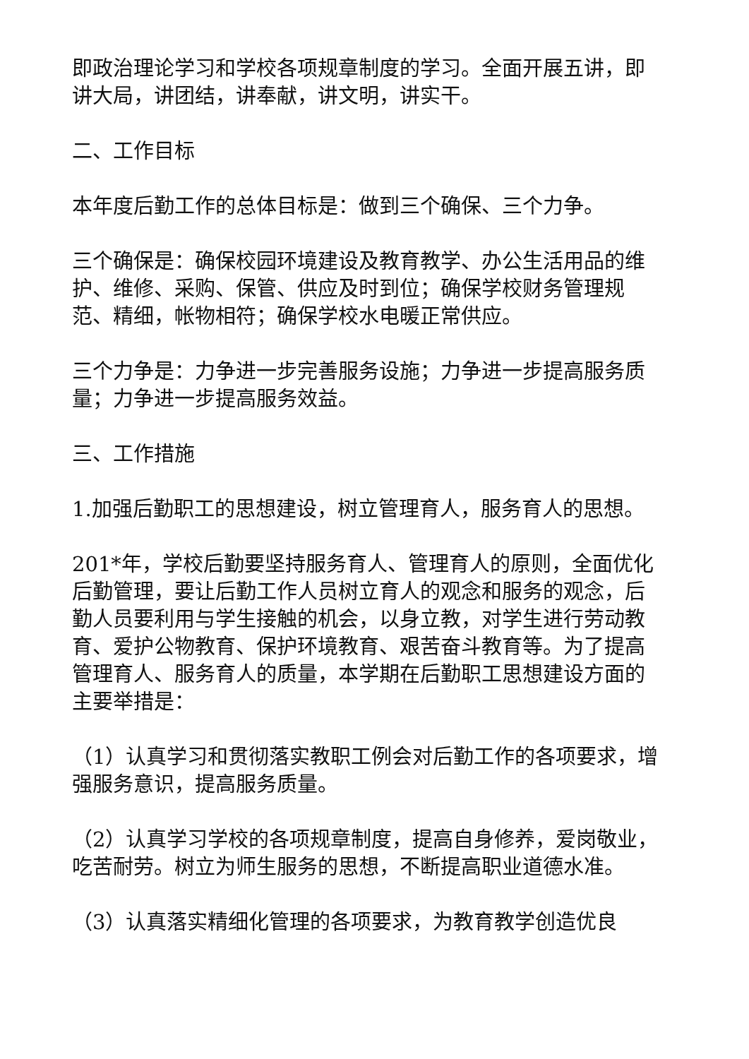即政治理论学习和学校各项规章制度的学习。全面开展五讲，即讲大局，讲团结，讲奉献，讲文明，讲实干。
二、工作目标
本年度后勤工作的总体目标是：做到三个确保、三个力争。
三个确保是：确保校园环境建设及教育教学、办公生活用品的维护、维修、采购、保管、供应及时到位；确保学校财务管理规范、精细，帐物相符；确保学校水电暖正常供应。
三个力争是：力争进一步完善服务设施；力争进一步提高服务质量；力争进一步提高服务效益。
三、工作措施
1.加强后勤职工的思想建设，树立管理育人，服务育人的思想。
201*年，学校后勤要坚持服务育人、管理育人的原则，全面优化后勤管理，要让后勤工作人员树立育人的观念和服务的观念，后勤人员要利用与学生接触的机会，以身立教，对学生进行劳动教育、爱护公物教育、保护环境教育、艰苦奋斗教育等。为了提高管理育人、服务育人的质量，本学期在后勤职工思想建设方面的主要举措是：
（1）认真学习和贯彻落实教职工例会对后勤工作的各项要求，增强服务意识，提高服务质量。
（2）认真学习学校的各项规章制度，提高自身修养，爱岗敬业，吃苦耐劳。树立为师生服务的思想，不断提高职业道德水准。
（3）认真落实精细化管理的各项要求，为教育教学创造优良